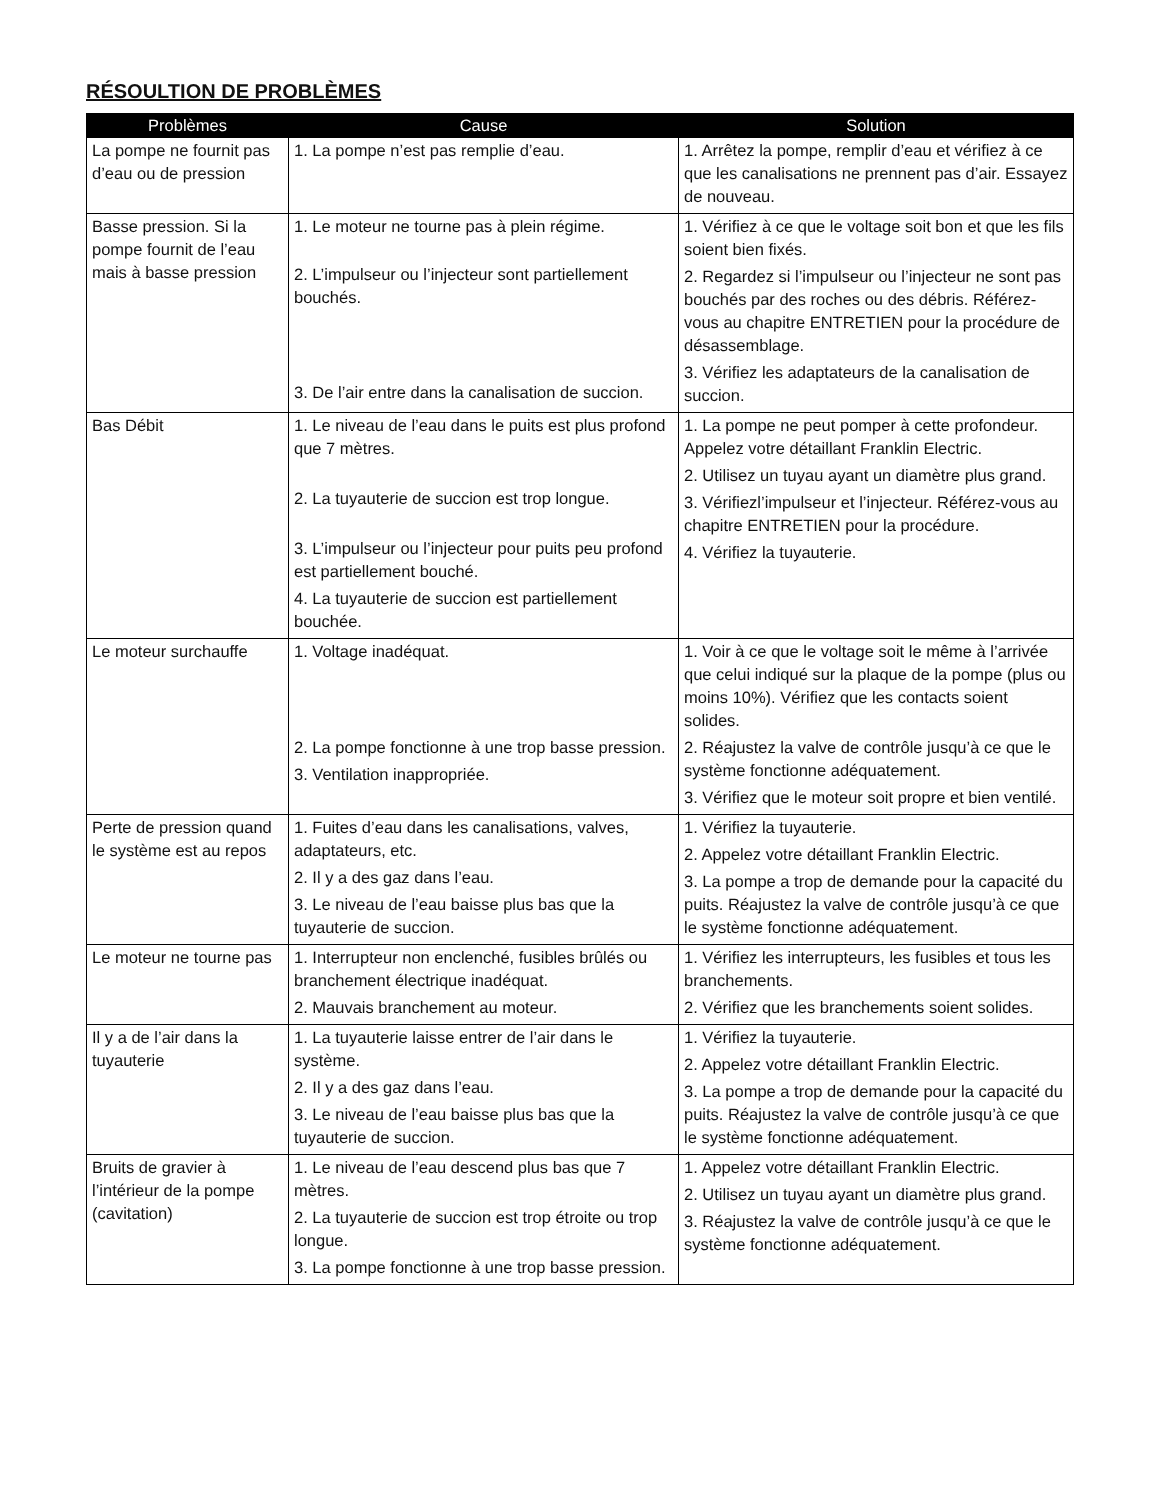RÉSOULTION DE PROBLÈMES
| Problèmes | Cause | Solution |
| --- | --- | --- |
| La pompe ne fournit pas d’eau ou de pression | 1. La pompe n’est pas remplie d’eau. | 1. Arrêtez la pompe, remplir d’eau et vérifiez à ce que les canalisations ne prennent pas d’air. Essayez de nouveau. |
| Basse pression. Si la pompe fournit de l’eau mais à basse pression | 1. Le moteur ne tourne pas à plein régime. 2. L’impulseur ou l’injecteur sont partiellement bouchés. 3. De l’air entre dans la canalisation de succion. | 1. Vérifiez à ce que le voltage soit bon et que les fils soient bien fixés. 2. Regardez si l’impulseur ou l’injecteur ne sont pas bouchés par des roches ou des débris. Référez-vous au chapitre ENTRETIEN pour la procédure de désassemblage. 3. Vérifiez les adaptateurs de la canalisation de succion. |
| Bas Débit | 1. Le niveau de l’eau dans le puits est plus profond que 7 mètres. 2. La tuyauterie de succion est trop longue. 3. L’impulseur ou l’injecteur pour puits peu profond est partiellement bouché. 4. La tuyauterie de succion est partiellement bouchée. | 1. La pompe ne peut pomper à cette profondeur. Appelez votre détaillant Franklin Electric. 2. Utilisez un tuyau ayant un diamètre plus grand. 3. Vérifiezl’impulseur et l’injecteur. Référez-vous au chapitre ENTRETIEN pour la procédure. 4. Vérifiez la tuyauterie. |
| Le moteur surchauffe | 1. Voltage inadéquat. 2. La pompe fonctionne à une trop basse pression. 3. Ventilation inappropriée. | 1. Voir à ce que le voltage soit le même à l’arrivée que celui indiqué sur la plaque de la pompe (plus ou moins 10%). Vérifiez que les contacts soient solides. 2. Réajustez la valve de contrôle jusqu’à ce que le système fonctionne adéquatement. 3. Vérifiez que le moteur soit propre et bien ventilé. |
| Perte de pression quand le système est au repos | 1. Fuites d’eau dans les canalisations, valves, adaptateurs, etc. 2. Il y a des gaz dans l’eau. 3. Le niveau de l’eau baisse plus bas que la tuyauterie de succion. | 1. Vérifiez la tuyauterie. 2. Appelez votre détaillant Franklin Electric. 3. La pompe a trop de demande pour la capacité du puits. Réajustez la valve de contrôle jusqu’à ce que le système fonctionne adéquatement. |
| Le moteur ne tourne pas | 1. Interrupteur non enclenché, fusibles brûlés ou branchement électrique inadéquat. 2. Mauvais branchement au moteur. | 1. Vérifiez les interrupteurs, les fusibles et tous les branchements. 2. Vérifiez que les branchements soient solides. |
| Il y a de l’air dans la tuyauterie | 1. La tuyauterie laisse entrer de l’air dans le système. 2. Il y a des gaz dans l’eau. 3. Le niveau de l’eau baisse plus bas que la tuyauterie de succion. | 1. Vérifiez la tuyauterie. 2. Appelez votre détaillant Franklin Electric. 3. La pompe a trop de demande pour la capacité du puits. Réajustez la valve de contrôle jusqu’à ce que le système fonctionne adéquatement. |
| Bruits de gravier à l’intérieur de la pompe (cavitation) | 1. Le niveau de l’eau descend plus bas que 7 mètres. 2. La tuyauterie de succion est trop étroite ou trop longue. 3. La pompe fonctionne à une trop basse pression. | 1. Appelez votre détaillant Franklin Electric. 2. Utilisez un tuyau ayant un diamètre plus grand. 3. Réajustez la valve de contrôle jusqu’à ce que le système fonctionne adéquatement. |